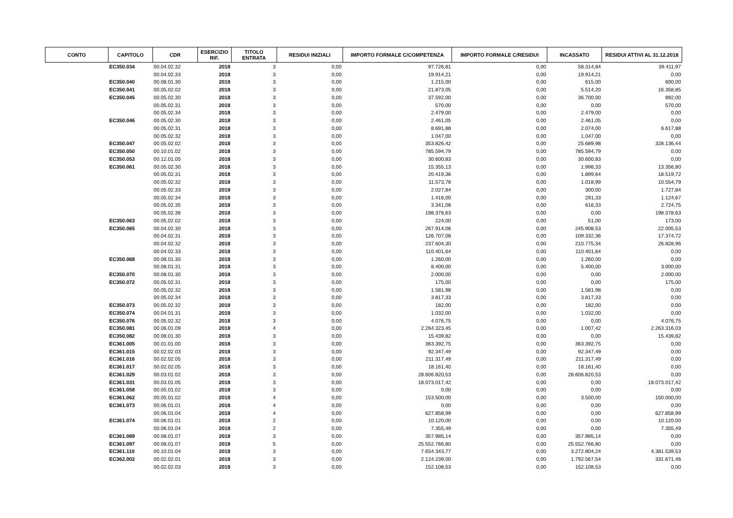| CONTO | CAPITOLO | CDR | ESERCIZIO RIF. | TITOLO ENTRATA | RESIDUI INIZIALI | IMPORTO FORMALE C/COMPETENZA | IMPORTO FORMALE C/RESIDUI | INCASSATO | RESIDUI ATTIVI AL 31.12.2018 |
| --- | --- | --- | --- | --- | --- | --- | --- | --- | --- |
| | EC350.034 | 00.04.02.32 | 2018 | 3 | 0,00 | 97.726,81 | 0,00 | 58.314,84 | 39.411,97 |
| | | 00.04.02.33 | 2018 | 3 | 0,00 | 19.914,21 | 0,00 | 19.914,21 | 0,00 |
| | EC350.040 | 00.08.01.30 | 2018 | 3 | 0,00 | 1.215,00 | 0,00 | 615,00 | 600,00 |
| | EC350.041 | 00.05.02.02 | 2018 | 3 | 0,00 | 21.873,05 | 0,00 | 5.514,20 | 16.358,85 |
| | EC350.045 | 00.05.02.30 | 2018 | 3 | 0,00 | 37.592,00 | 0,00 | 36.700,00 | 892,00 |
| | | 00.05.02.31 | 2018 | 3 | 0,00 | 570,00 | 0,00 | 0,00 | 570,00 |
| | | 00.05.02.34 | 2018 | 3 | 0,00 | 2.479,00 | 0,00 | 2.479,00 | 0,00 |
| | EC350.046 | 00.05.02.30 | 2018 | 3 | 0,00 | 2.461,05 | 0,00 | 2.461,05 | 0,00 |
| | | 00.05.02.31 | 2018 | 3 | 0,00 | 8.691,88 | 0,00 | 2.074,00 | 6.617,88 |
| | | 00.05.02.32 | 2018 | 3 | 0,00 | 1.047,00 | 0,00 | 1.047,00 | 0,00 |
| | EC350.047 | 00.05.02.02 | 2018 | 3 | 0,00 | 353.826,42 | 0,00 | 25.689,98 | 328.136,44 |
| | EC350.050 | 00.10.01.02 | 2018 | 3 | 0,00 | 785.594,79 | 0,00 | 785.594,79 | 0,00 |
| | EC350.053 | 00.12.01.05 | 2018 | 3 | 0,00 | 30.600,83 | 0,00 | 30.600,83 | 0,00 |
| | EC350.061 | 00.05.02.30 | 2018 | 3 | 0,00 | 15.355,13 | 0,00 | 1.998,33 | 13.356,80 |
| | | 00.05.02.31 | 2018 | 3 | 0,00 | 20.419,36 | 0,00 | 1.899,64 | 18.519,72 |
| | | 00.05.02.32 | 2018 | 3 | 0,00 | 11.573,78 | 0,00 | 1.018,99 | 10.554,79 |
| | | 00.05.02.33 | 2018 | 3 | 0,00 | 2.027,84 | 0,00 | 300,00 | 1.727,84 |
| | | 00.05.02.34 | 2018 | 3 | 0,00 | 1.416,00 | 0,00 | 291,33 | 1.124,67 |
| | | 00.05.02.35 | 2018 | 3 | 0,00 | 3.341,08 | 0,00 | 616,33 | 2.724,75 |
| | | 00.05.02.36 | 2018 | 3 | 0,00 | 198.378,63 | 0,00 | 0,00 | 198.378,63 |
| | EC350.063 | 00.05.02.02 | 2018 | 3 | 0,00 | 224,00 | 0,00 | 51,00 | 173,00 |
| | EC350.065 | 00.04.02.30 | 2018 | 3 | 0,00 | 267.914,06 | 0,00 | 245.908,53 | 22.005,53 |
| | | 00.04.02.31 | 2018 | 3 | 0,00 | 126.707,08 | 0,00 | 109.332,36 | 17.374,72 |
| | | 00.04.02.32 | 2018 | 3 | 0,00 | 237.604,30 | 0,00 | 210.775,34 | 26.828,96 |
| | | 00.04.02.33 | 2018 | 3 | 0,00 | 110.401,64 | 0,00 | 110.401,64 | 0,00 |
| | EC350.068 | 00.08.01.30 | 2018 | 3 | 0,00 | 1.260,00 | 0,00 | 1.260,00 | 0,00 |
| | | 00.08.01.31 | 2018 | 3 | 0,00 | 8.400,00 | 0,00 | 5.400,00 | 3.000,00 |
| | EC350.070 | 00.08.01.30 | 2018 | 3 | 0,00 | 2.000,00 | 0,00 | 0,00 | 2.000,00 |
| | EC350.072 | 00.05.02.31 | 2018 | 3 | 0,00 | 175,00 | 0,00 | 0,00 | 175,00 |
| | | 00.05.02.32 | 2018 | 3 | 0,00 | 1.581,98 | 0,00 | 1.581,98 | 0,00 |
| | | 00.05.02.34 | 2018 | 3 | 0,00 | 3.817,33 | 0,00 | 3.817,33 | 0,00 |
| | EC350.073 | 00.05.02.32 | 2018 | 3 | 0,00 | 182,00 | 0,00 | 182,00 | 0,00 |
| | EC350.074 | 00.04.01.31 | 2018 | 3 | 0,00 | 1.032,00 | 0,00 | 1.032,00 | 0,00 |
| | EC350.076 | 00.05.02.32 | 2018 | 3 | 0,00 | 4.076,75 | 0,00 | 0,00 | 4.076,75 |
| | EC350.081 | 00.06.01.09 | 2018 | 4 | 0,00 | 2.264.323,45 | 0,00 | 1.007,42 | 2.263.316,03 |
| | EC350.082 | 00.08.01.30 | 2018 | 3 | 0,00 | 15.439,82 | 0,00 | 0,00 | 15.439,82 |
| | EC361.005 | 00.01.01.00 | 2018 | 3 | 0,00 | 363.392,75 | 0,00 | 363.392,75 | 0,00 |
| | EC361.015 | 00.02.02.03 | 2018 | 3 | 0,00 | 92.347,49 | 0,00 | 92.347,49 | 0,00 |
| | EC361.016 | 00.02.02.05 | 2018 | 3 | 0,00 | 211.317,49 | 0,00 | 211.317,49 | 0,00 |
| | EC361.017 | 00.02.02.05 | 2018 | 3 | 0,00 | 18.161,40 | 0,00 | 18.161,40 | 0,00 |
| | EC361.029 | 00.03.01.02 | 2018 | 3 | 0,00 | 28.606.820,53 | 0,00 | 28.606.820,53 | 0,00 |
| | EC361.031 | 00.03.01.05 | 2018 | 3 | 0,00 | 18.073.017,42 | 0,00 | 0,00 | 18.073.017,42 |
| | EC361.058 | 00.05.01.02 | 2018 | 3 | 0,00 | 0,00 | 0,00 | 0,00 | 0,00 |
| | EC361.062 | 00.05.01.02 | 2018 | 4 | 0,00 | 153.500,00 | 0,00 | 3.500,00 | 150.000,00 |
| | EC361.073 | 00.06.01.01 | 2018 | 4 | 0,00 | 0,00 | 0,00 | 0,00 | 0,00 |
| | | 00.06.01.04 | 2018 | 4 | 0,00 | 627.858,99 | 0,00 | 0,00 | 627.858,99 |
| | EC361.074 | 00.06.01.01 | 2018 | 2 | 0,00 | 10.120,00 | 0,00 | 0,00 | 10.120,00 |
| | | 00.06.01.04 | 2018 | 2 | 0,00 | 7.355,49 | 0,00 | 0,00 | 7.355,49 |
| | EC361.089 | 00.08.01.07 | 2018 | 3 | 0,00 | 357.985,14 | 0,00 | 357.985,14 | 0,00 |
| | EC361.097 | 00.08.01.07 | 2018 | 5 | 0,00 | 25.552.766,80 | 0,00 | 25.552.766,80 | 0,00 |
| | EC361.110 | 00.10.01.04 | 2018 | 3 | 0,00 | 7.654.343,77 | 0,00 | 3.272.804,24 | 4.381.539,53 |
| | EC362.002 | 00.02.02.01 | 2018 | 3 | 0,00 | 2.124.239,00 | 0,00 | 1.792.567,54 | 331.671,46 |
| | | 00.02.02.03 | 2018 | 3 | 0,00 | 152.108,53 | 0,00 | 152.108,53 | 0,00 |